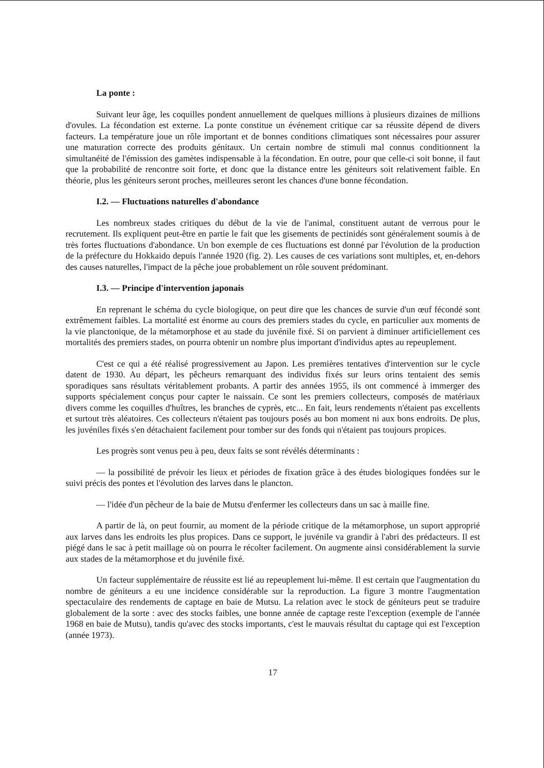La ponte :
Suivant leur âge, les coquilles pondent annuellement de quelques millions à plusieurs dizaines de millions d'ovules. La fécondation est externe. La ponte constitue un événement critique car sa réussite dépend de divers facteurs. La température joue un rôle important et de bonnes conditions climatiques sont nécessaires pour assurer une maturation correcte des produits génitaux. Un certain nombre de stimuli mal connus conditionnent la simultanéité de l'émission des gamètes indispensable à la fécondation. En outre, pour que celle-ci soit bonne, il faut que la probabilité de rencontre soit forte, et donc que la distance entre les géniteurs soit relativement faible. En théorie, plus les géniteurs seront proches, meilleures seront les chances d'une bonne fécondation.
I.2. — Fluctuations naturelles d'abondance
Les nombreux stades critiques du début de la vie de l'animal, constituent autant de verrous pour le recrutement. Ils expliquent peut-être en partie le fait que les gisements de pectinidés sont généralement soumis à de très fortes fluctuations d'abondance. Un bon exemple de ces fluctuations est donné par l'évolution de la production de la préfecture du Hokkaido depuis l'année 1920 (fig. 2). Les causes de ces variations sont multiples, et, en-dehors des causes naturelles, l'impact de la pêche joue probablement un rôle souvent prédominant.
I.3. — Principe d'intervention japonais
En reprenant le schéma du cycle biologique, on peut dire que les chances de survie d'un œuf fécondé sont extrêmement faibles. La mortalité est énorme au cours des premiers stades du cycle, en particulier aux moments de la vie planctonique, de la métamorphose et au stade du juvénile fixé. Si on parvient à diminuer artificiellement ces mortalités des premiers stades, on pourra obtenir un nombre plus important d'individus aptes au repeuplement.
C'est ce qui a été réalisé progressivement au Japon. Les premières tentatives d'intervention sur le cycle datent de 1930. Au départ, les pêcheurs remarquant des individus fixés sur leurs orins tentaient des semis sporadiques sans résultats véritablement probants. A partir des années 1955, ils ont commencé à immerger des supports spécialement conçus pour capter le naissain. Ce sont les premiers collecteurs, composés de matériaux divers comme les coquilles d'huîtres, les branches de cyprès, etc... En fait, leurs rendements n'étaient pas excellents et surtout très aléatoires. Ces collecteurs n'étaient pas toujours posés au bon moment ni aux bons endroits. De plus, les juvéniles fixés s'en détachaient facilement pour tomber sur des fonds qui n'étaient pas toujours propices.
Les progrès sont venus peu à peu, deux faits se sont révélés déterminants :
— la possibilité de prévoir les lieux et périodes de fixation grâce à des études biologiques fondées sur le suivi précis des pontes et l'évolution des larves dans le plancton.
— l'idée d'un pêcheur de la baie de Mutsu d'enfermer les collecteurs dans un sac à maille fine.
A partir de là, on peut fournir, au moment de la période critique de la métamorphose, un suport approprié aux larves dans les endroits les plus propices. Dans ce support, le juvénile va grandir à l'abri des prédacteurs. Il est piégé dans le sac à petit maillage où on pourra le récolter facilement. On augmente ainsi considérablement la survie aux stades de la métamorphose et du juvénile fixé.
Un facteur supplémentaire de réussite est lié au repeuplement lui-même. Il est certain que l'augmentation du nombre de géniteurs a eu une incidence considérable sur la reproduction. La figure 3 montre l'augmentation spectaculaire des rendements de captage en baie de Mutsu. La relation avec le stock de géniteurs peut se traduire globalement de la sorte : avec des stocks faibles, une bonne année de captage reste l'exception (exemple de l'année 1968 en baie de Mutsu), tandis qu'avec des stocks importants, c'est le mauvais résultat du captage qui est l'exception (année 1973).
17